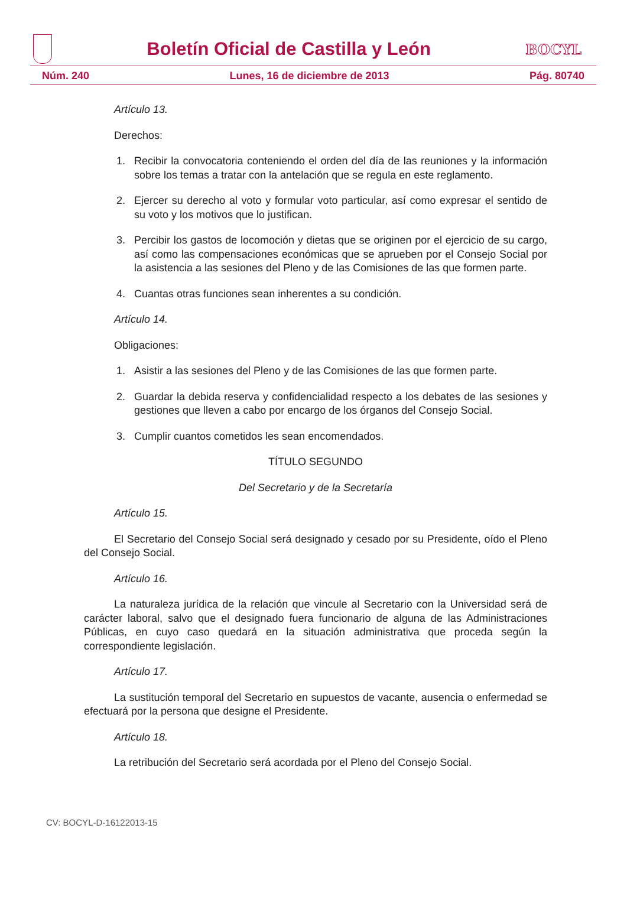Boletín Oficial de Castilla y León
BOCYL
Núm. 240 Lunes, 16 de diciembre de 2013 Pág. 80740
Artículo 13.
Derechos:
1. Recibir la convocatoria conteniendo el orden del día de las reuniones y la información sobre los temas a tratar con la antelación que se regula en este reglamento.
2. Ejercer su derecho al voto y formular voto particular, así como expresar el sentido de su voto y los motivos que lo justifican.
3. Percibir los gastos de locomoción y dietas que se originen por el ejercicio de su cargo, así como las compensaciones económicas que se aprueben por el Consejo Social por la asistencia a las sesiones del Pleno y de las Comisiones de las que formen parte.
4. Cuantas otras funciones sean inherentes a su condición.
Artículo 14.
Obligaciones:
1. Asistir a las sesiones del Pleno y de las Comisiones de las que formen parte.
2. Guardar la debida reserva y confidencialidad respecto a los debates de las sesiones y gestiones que lleven a cabo por encargo de los órganos del Consejo Social.
3. Cumplir cuantos cometidos les sean encomendados.
TÍTULO SEGUNDO
Del Secretario y de la Secretaría
Artículo 15.
El Secretario del Consejo Social será designado y cesado por su Presidente, oído el Pleno del Consejo Social.
Artículo 16.
La naturaleza jurídica de la relación que vincule al Secretario con la Universidad será de carácter laboral, salvo que el designado fuera funcionario de alguna de las Administraciones Públicas, en cuyo caso quedará en la situación administrativa que proceda según la correspondiente legislación.
Artículo 17.
La sustitución temporal del Secretario en supuestos de vacante, ausencia o enfermedad se efectuará por la persona que designe el Presidente.
Artículo 18.
La retribución del Secretario será acordada por el Pleno del Consejo Social.
CV: BOCYL-D-16122013-15